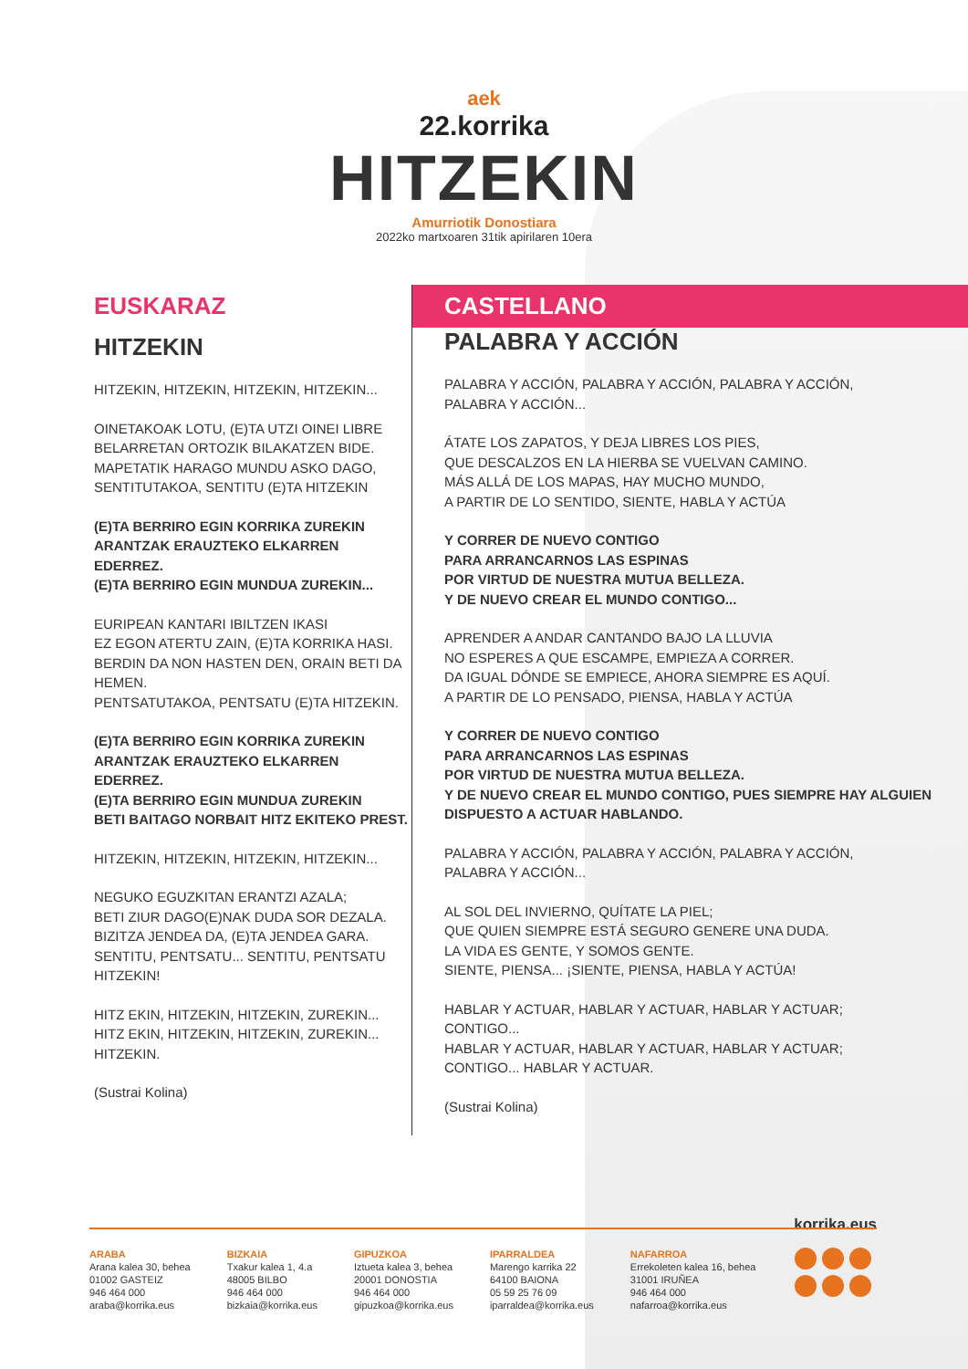aek
22.korrika
HITZEKIN
Amurriotik Donostiara
2022ko martxoaren 31tik apirilaren 10era
EUSKARAZ
HITZEKIN
HITZEKIN, HITZEKIN, HITZEKIN, HITZEKIN...
OINETAKOAK LOTU, (E)TA UTZI OINEI LIBRE
BELARRETAN ORTOZIK BILAKATZEN BIDE.
MAPETATIK HARAGO MUNDU ASKO DAGO,
SENTITUTAKOA, SENTITU (E)TA HITZEKIN
(E)TA BERRIRO EGIN KORRIKA ZUREKIN
ARANTZAK ERAUZTEKO ELKARREN EDERREZ.
(E)TA BERRIRO EGIN MUNDUA ZUREKIN...
EURIPEAN KANTARI IBILTZEN IKASI
EZ EGON ATERTU ZAIN, (E)TA KORRIKA HASI.
BERDIN DA NON HASTEN DEN, ORAIN BETI DA HEMEN.
PENTSATUTAKOA, PENTSATU (E)TA HITZEKIN.
(E)TA BERRIRO EGIN KORRIKA ZUREKIN
ARANTZAK ERAUZTEKO ELKARREN EDERREZ.
(E)TA BERRIRO EGIN MUNDUA ZUREKIN
BETI BAITAGO NORBAIT HITZ EKITEKO PREST.
HITZEKIN, HITZEKIN, HITZEKIN, HITZEKIN...
NEGUKO EGUZKITAN ERANTZI AZALA;
BETI ZIUR DAGO(E)NAK DUDA SOR DEZALA.
BIZITZA JENDEA DA, (E)TA JENDEA GARA.
SENTITU, PENTSATU... SENTITU, PENTSATU HITZEKIN!
HITZ EKIN, HITZEKIN, HITZEKIN, ZUREKIN...
HITZ EKIN, HITZEKIN, HITZEKIN, ZUREKIN...
HITZEKIN.
(Sustrai Kolina)
CASTELLANO
PALABRA Y ACCIÓN
PALABRA Y ACCIÓN, PALABRA Y ACCIÓN, PALABRA Y ACCIÓN,
PALABRA Y ACCIÓN...
ÁTATE LOS ZAPATOS, Y DEJA LIBRES LOS PIES,
QUE DESCALZOS EN LA HIERBA SE VUELVAN CAMINO.
MÁS ALLÁ DE LOS MAPAS, HAY MUCHO MUNDO,
A PARTIR DE LO SENTIDO, SIENTE, HABLA Y ACTÚA
Y CORRER DE NUEVO CONTIGO
PARA ARRANCARNOS LAS ESPINAS
POR VIRTUD DE NUESTRA MUTUA BELLEZA.
Y DE NUEVO CREAR EL MUNDO CONTIGO...
APRENDER A ANDAR CANTANDO BAJO LA LLUVIA
NO ESPERES A QUE ESCAMPE, EMPIEZA A CORRER.
DA IGUAL DÓNDE SE EMPIECE, AHORA SIEMPRE ES AQUÍ.
A PARTIR DE LO PENSADO, PIENSA, HABLA Y ACTÚA
Y CORRER DE NUEVO CONTIGO
PARA ARRANCARNOS LAS ESPINAS
POR VIRTUD DE NUESTRA MUTUA BELLEZA.
Y DE NUEVO CREAR EL MUNDO CONTIGO, PUES SIEMPRE HAY ALGUIEN DISPUESTO A ACTUAR HABLANDO.
PALABRA Y ACCIÓN, PALABRA Y ACCIÓN, PALABRA Y ACCIÓN,
PALABRA Y ACCIÓN...
AL SOL DEL INVIERNO, QUÍTATE LA PIEL;
QUE QUIEN SIEMPRE ESTÁ SEGURO GENERE UNA DUDA.
LA VIDA ES GENTE, Y SOMOS GENTE.
SIENTE, PIENSA... ¡SIENTE, PIENSA, HABLA Y ACTÚA!
HABLAR Y ACTUAR, HABLAR Y ACTUAR, HABLAR Y ACTUAR;
CONTIGO...
HABLAR Y ACTUAR, HABLAR Y ACTUAR, HABLAR Y ACTUAR;
CONTIGO... HABLAR Y ACTUAR.
(Sustrai Kolina)
korrika.eus
ARABA
Arana kalea 30, behea
01002 GASTEIZ
946 464 000
araba@korrika.eus
BIZKAIA
Txakur kalea 1, 4.a
48005 BILBO
946 464 000
bizkaia@korrika.eus
GIPUZKOA
Iztueta kalea 3, behea
20001 DONOSTIA
946 464 000
gipuzkoa@korrika.eus
IPARRALDEA
Marengo karrika 22
64100 BAIONA
05 59 25 76 09
iparraldea@korrika.eus
NAFARROA
Errekoleten kalea 16, behea
31001 IRUÑEA
946 464 000
nafarroa@korrika.eus